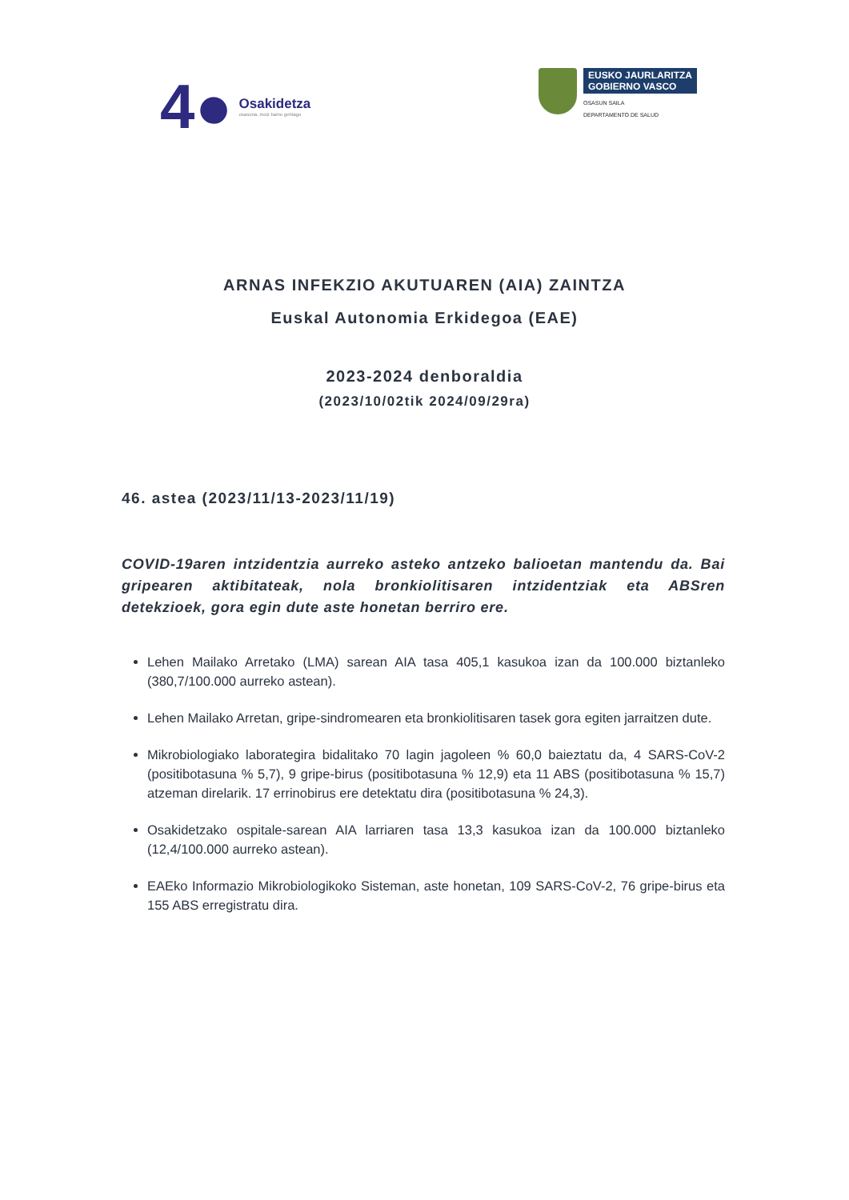4●
Osakidetza
osasuna, inoiz baino gehiago
EUSKO JAURLARITZA
GOBIERNO VASCO
OSASUN SAILA
DEPARTAMENTO DE SALUD
ARNAS INFEKZIO AKUTUAREN (AIA) ZAINTZA
Euskal Autonomia Erkidegoa (EAE)
2023-2024 denboraldia
(2023/10/02tik 2024/09/29ra)
46. astea (2023/11/13-2023/11/19)
COVID-19aren intzidentzia aurreko asteko antzeko balioetan mantendu da. Bai gripearen aktibitateak, nola bronkiolitisaren intzidentziak eta ABSren detekzioek, gora egin dute aste honetan berriro ere.
Lehen Mailako Arretako (LMA) sarean AIA tasa 405,1 kasukoa izan da 100.000 biztanleko (380,7/100.000 aurreko astean).
Lehen Mailako Arretan, gripe-sindromearen eta bronkiolitisaren tasek gora egiten jarraitzen dute.
Mikrobiologiako laborategira bidalitako 70 lagin jagoleen % 60,0 baieztatu da, 4 SARS-CoV-2 (positibotasuna % 5,7), 9 gripe-birus (positibotasuna % 12,9) eta 11 ABS (positibotasuna % 15,7) atzeman direlarik. 17 errinobirus ere detektatu dira (positibotasuna % 24,3).
Osakidetzako ospitale-sarean AIA larriaren tasa 13,3 kasukoa izan da 100.000 biztanleko (12,4/100.000 aurreko astean).
EAEko Informazio Mikrobiologikoko Sisteman, aste honetan, 109 SARS-CoV-2, 76 gripe-birus eta 155 ABS erregistratu dira.